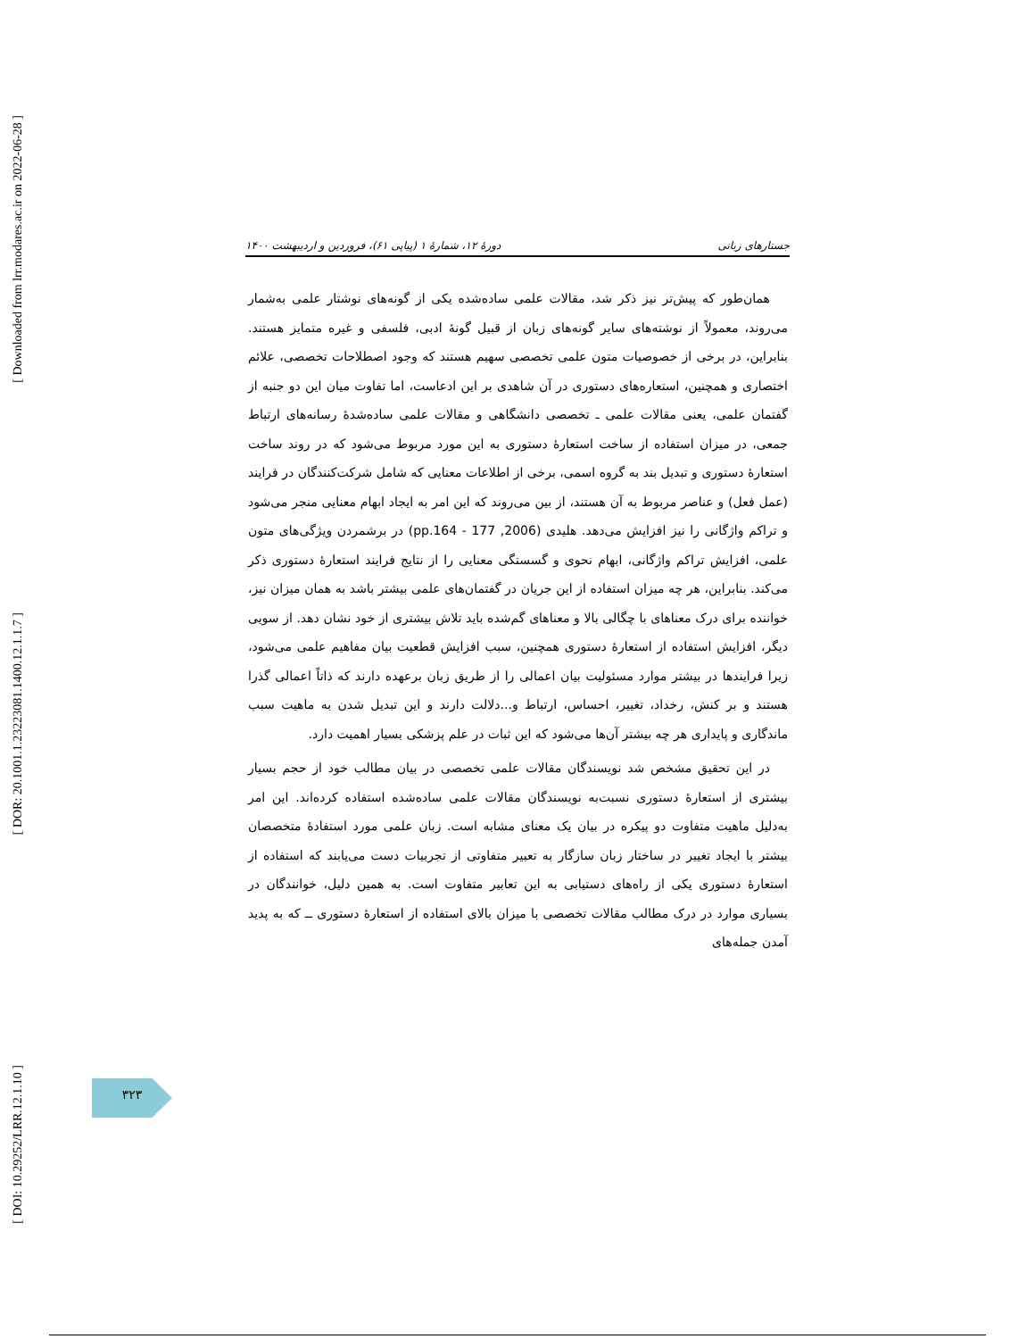[ Downloaded from lrr.modares.ac.ir on 2022-06-28 ]
[ DOR: 20.1001.1.23223081.1400.12.1.1.7 ]
[ DOI: 10.29252/LRR.12.1.10 ]
جستارهای زبانی دورهٔ ۱۲، شمارهٔ ۱ (پیاپی ۶۱)، فروردین و اردیبهشت ۱۴۰۰
همان‌طور که پیش‌تر نیز ذکر شد، مقالات علمی ساده‌شده یکی از گونه‌های نوشتار علمی به‌شمار می‌روند، معمولاً از نوشته‌های سایر گونه‌های زبان از قبیل گونهٔ ادبی، فلسفی و غیره متمایز هستند. بنابراین، در برخی از خصوصیات متون علمی تخصصی سهیم هستند که وجود اصطلاحات تخصصی، علائم اختصاری و همچنین، استعاره‌های دستوری در آن شاهدی بر این ادعاست، اما تفاوت میان این دو جنبه از گفتمان علمی، یعنی مقالات علمی ـ تخصصی دانشگاهی و مقالات علمی ساده‌شدهٔ رسانه‌های ارتباط جمعی، در میزان استفاده از ساخت استعارهٔ دستوری به این مورد مربوط می‌شود که در روند ساخت استعارهٔ دستوری و تبدیل بند به گروه اسمی، برخی از اطلاعات معنایی که شامل شرکت‌کنندگان در فرایند (عمل فعل) و عناصر مربوط به آن هستند، از بین می‌روند که این امر به ایجاد ابهام معنایی منجر می‌شود و تراکم واژگانی را نیز افزایش می‌دهد. هلیدی (2006, pp.164 - 177) در برشمردن ویژگی‌های متون علمی، افزایش تراکم واژگانی، ابهام نحوی و گسستگی معنایی را از نتایج فرایند استعارهٔ دستوری ذکر می‌کند. بنابراین، هر چه میزان استفاده از این جریان در گفتمان‌های علمی بیشتر باشد به همان میزان نیز، خواننده برای درک معناهای با چگالی بالا و معناهای گم‌شده باید تلاش بیشتری از خود نشان دهد. از سویی دیگر، افزایش استفاده از استعارهٔ دستوری همچنین، سبب افزایش قطعیت بیان مفاهیم علمی می‌شود، زیرا فرایندها در بیشتر موارد مسئولیت بیان اعمالی را از طریق زبان برعهده دارند که ذاتاً اعمالی گذرا هستند و بر کنش، رخداد، تغییر، احساس، ارتباط و...دلالت دارند و این تبدیل شدن به ماهیت سبب ماندگاری و پایداری هر چه بیشتر آن‌ها می‌شود که این ثبات در علم پزشکی بسیار اهمیت دارد.
در این تحقیق مشخص شد نویسندگان مقالات علمی تخصصی در بیان مطالب خود از حجم بسیار بیشتری از استعارهٔ دستوری نسبت‌به نویسندگان مقالات علمی ساده‌شده استفاده کرده‌اند. این امر به‌دلیل ماهیت متفاوت دو پیکره در بیان یک معنای مشابه است. زبان علمی مورد استفادهٔ متخصصان بیشتر با ایجاد تغییر در ساختار زبان سازگار به تعبیر متفاوتی از تجربیات دست می‌یابند که استفاده از استعارهٔ دستوری یکی از راه‌های دستیابی به این تعابیر متفاوت است. به همین دلیل، خوانندگان در بسیاری موارد در درک مطالب مقالات تخصصی با میزان بالای استفاده از استعارهٔ دستوری ــ که به پدید آمدن جمله‌های
۳۲۳